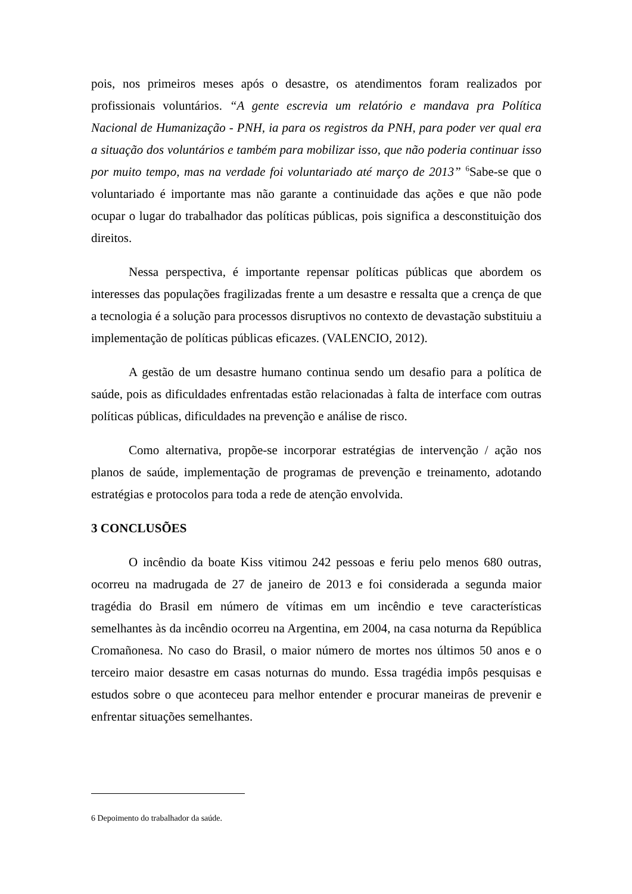pois, nos primeiros meses após o desastre, os atendimentos foram realizados por profissionais voluntários. “A gente escrevia um relatório e mandava pra Política Nacional de Humanização - PNH, ia para os registros da PNH, para poder ver qual era a situação dos voluntários e também para mobilizar isso, que não poderia continuar isso por muito tempo, mas na verdade foi voluntariado até março de 2013” <sup>6</sup>Sabe-se que o voluntariado é importante mas não garante a continuidade das ações e que não pode ocupar o lugar do trabalhador das políticas públicas, pois significa a desconstituição dos direitos.
Nessa perspectiva, é importante repensar políticas públicas que abordem os interesses das populações fragilizadas frente a um desastre e ressalta que a crença de que a tecnologia é a solução para processos disruptivos no contexto de devastação substituiu a implementação de políticas públicas eficazes. (VALENCIO, 2012).
A gestão de um desastre humano continua sendo um desafio para a política de saúde, pois as dificuldades enfrentadas estão relacionadas à falta de interface com outras políticas públicas, dificuldades na prevenção e análise de risco.
Como alternativa, propõe-se incorporar estratégias de intervenção / ação nos planos de saúde, implementação de programas de prevenção e treinamento, adotando estratégias e protocolos para toda a rede de atenção envolvida.
3 CONCLUSÕES
O incêndio da boate Kiss vitimou 242 pessoas e feriu pelo menos 680 outras, ocorreu na madrugada de 27 de janeiro de 2013 e foi considerada a segunda maior tragédia do Brasil em número de vítimas em um incêndio e teve características semelhantes às da incêndio ocorreu na Argentina, em 2004, na casa noturna da República Cromañonesa. No caso do Brasil, o maior número de mortes nos últimos 50 anos e o terceiro maior desastre em casas noturnas do mundo. Essa tragédia impôs pesquisas e estudos sobre o que aconteceu para melhor entender e procurar maneiras de prevenir e enfrentar situações semelhantes.
6 Depoimento do trabalhador da saúde.